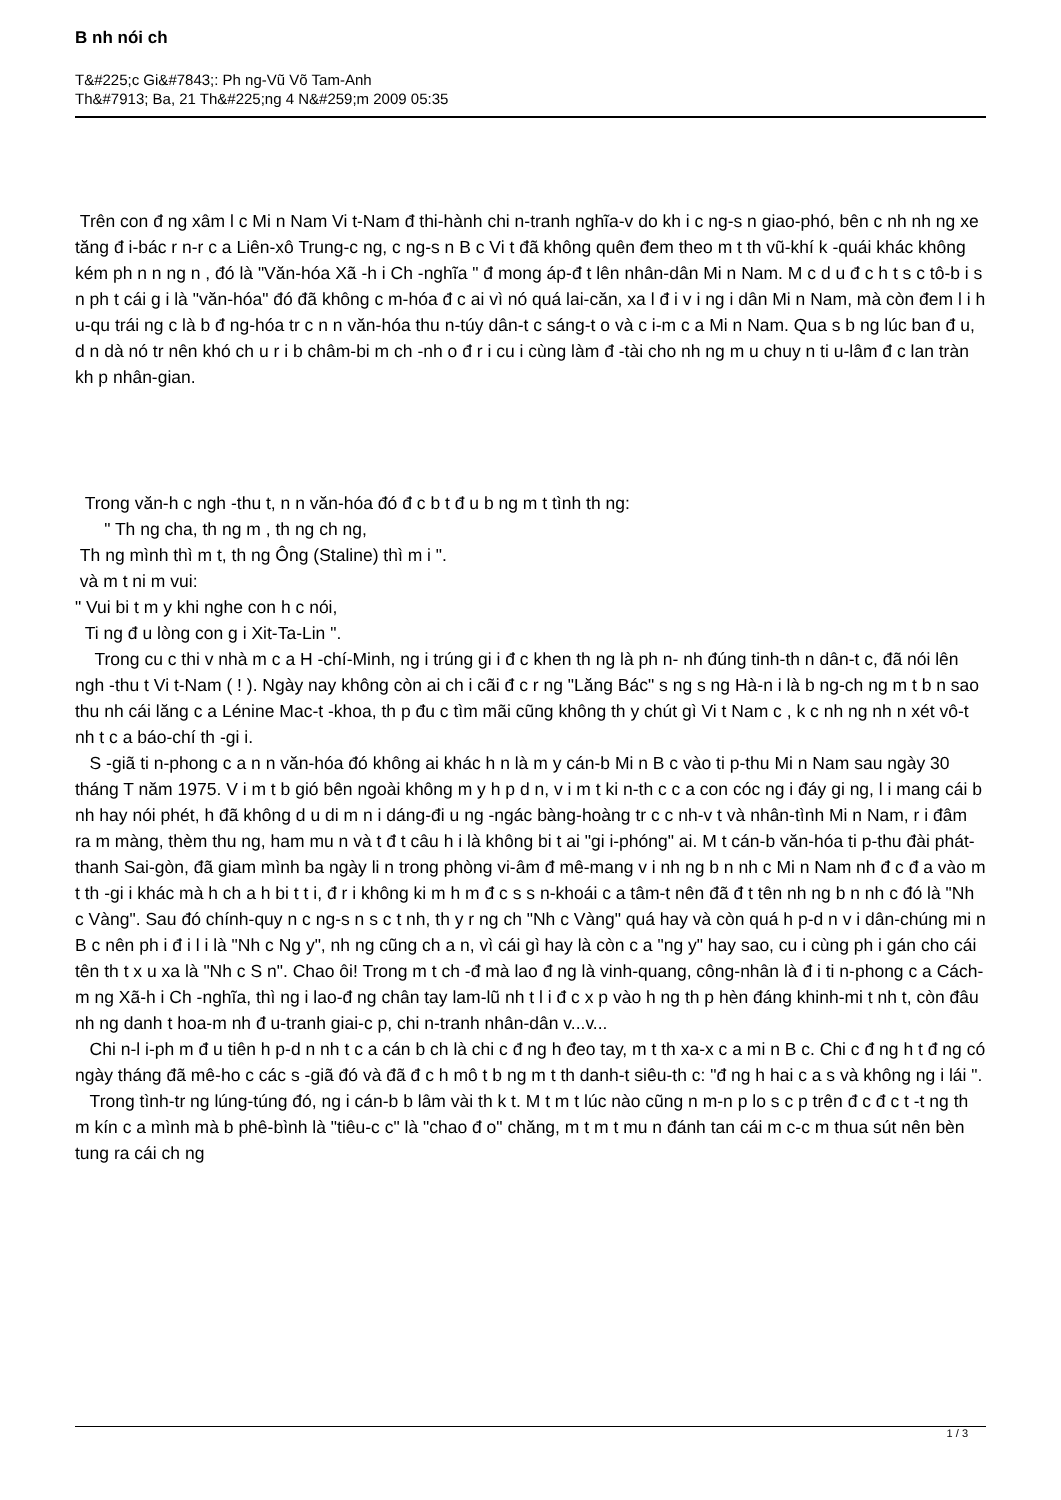B nh nói ch
T&#225;c Gi&#7843;: Ph ng-Vũ Võ Tam-Anh
Th&#7913; Ba, 21 Th&#225;ng 4 N&#259;m 2009 05:35
Trên con đ ng xâm l c Mi n Nam Vi t-Nam đ thi-hành chi n-tranh nghĩa-v do kh i c ng-s n giao-phó, bên c nh nh ng xe tăng đ i-bác r n-r c a Liên-xô Trung-c ng, c ng-s n B c Vi t đã không quên đem theo m t th vũ-khí k -quái khác không kém ph n n ng n , đó là "Văn-hóa Xã -h i Ch -nghĩa " đ mong áp-đ t lên nhân-dân Mi n Nam. M c d u đ c h t s c tô-b i s n ph t cái g i là "văn-hóa" đó đã không c m-hóa đ c ai vì nó quá lai-căn, xa l đ i v i ng i dân Mi n Nam, mà còn đem l i h u-qu trái ng c là b đ ng-hóa tr c n n văn-hóa thu n-túy dân-t c sáng-t o và c i-m c a Mi n Nam. Qua s b ng lúc ban đ u, d n dà nó tr nên khó ch u r i b châm-bi m ch -nh o đ r i cu i cùng làm đ -tài cho nh ng m u chuy n ti u-lâm đ c lan tràn kh p nhân-gian.
Trong văn-h c ngh -thu t, n n văn-hóa đó đ c b t đ u b ng m t tình th ng:
" Th ng cha, th ng m , th ng ch ng,
Th ng mình thì m t, th ng Ông (Staline) thì m i ".
và m t ni m vui:
" Vui bi t m y khi nghe con h c nói,
Ti ng đ u lòng con g i Xit-Ta-Lin ".
Trong cu c thi v nhà m c a H -chí-Minh, ng i trúng gi i đ c khen th ng là ph n- nh đúng tinh-th n dân-t c, đã nói lên ngh -thu t Vi t-Nam ( ! ). Ngày nay không còn ai ch i cãi đ c r ng "Lăng Bác" s ng s ng Hà-n i là b ng-ch ng m t b n sao thu nh cái lăng c a Lénine Mac-t -khoa, th p đu c tìm mãi cũng không th y chút gì Vi t Nam c , k c nh ng nh n xét vô-t nh t c a báo-chí th -gi i.
S -giã ti n-phong c a n n văn-hóa đó không ai khác h n là m y cán-b Mi n B c vào ti p-thu Mi n Nam sau ngày 30 tháng T năm 1975. V i m t b gió bên ngoài không m y h p d n, v i m t ki n-th c c a con cóc ng i đáy gi ng, l i mang cái b nh hay nói phét, h đã không d u di m n i dáng-đi u ng -ngác bàng-hoàng tr c c nh-v t và nhân-tình Mi n Nam, r i đâm ra m màng, thèm thu ng, ham mu n và t đ t câu h i là không bi t ai "gi i-phóng" ai. M t cán-b văn-hóa ti p-thu đài phát-thanh Sai-gòn, đã giam mình ba ngày li n trong phòng vi-âm đ mê-mang v i nh ng b n nh c Mi n Nam nh đ c đ a vào m t th -gi i khác mà h ch a h bi t t i, đ r i không ki m h m đ c s s n-khoái c a tâm-t nên đã đ t tên nh ng b n nh c đó là "Nh c Vàng". Sau đó chính-quy n c ng-s n s c t nh, th y r ng ch "Nh c Vàng" quá hay và còn quá h p-d n v i dân-chúng mi n B c nên ph i đ i l i là "Nh c Ng y", nh ng cũng ch a n, vì cái gì hay là còn c a "ng y" hay sao, cu i cùng ph i gán cho cái tên th t x u xa là "Nh c S n". Chao ôi! Trong m t ch -đ mà lao đ ng là vinh-quang, công-nhân là đ i ti n-phong c a Cách-m ng Xã-h i Ch -nghĩa, thì ng i lao-đ ng chân tay lam-lũ nh t l i đ c x p vào h ng th p hèn đáng khinh-mi t nh t, còn đâu nh ng danh t hoa-m nh đ u-tranh giai-c p, chi n-tranh nhân-dân v...v...
Chi n-l i-ph m đ u tiên h p-d n nh t c a cán b ch là chi c đ ng h đeo tay, m t th xa-x c a mi n B c. Chi c đ ng h t đ ng có ngày tháng đã mê-ho c các s -giã đó và đã đ c h mô t b ng m t th danh-t siêu-th c: "đ ng h hai c a s và không ng i lái ".
Trong tình-tr ng lúng-túng đó, ng i cán-b b lâm vài th k t. M t m t lúc nào cũng n m-n p lo s c p trên đ c đ c t -t ng th m kín c a mình mà b phê-bình là "tiêu-c c" là "chao đ o" chăng, m t m t mu n đánh tan cái m c-c m thua sút nên bèn tung ra cái ch ng
1 / 3